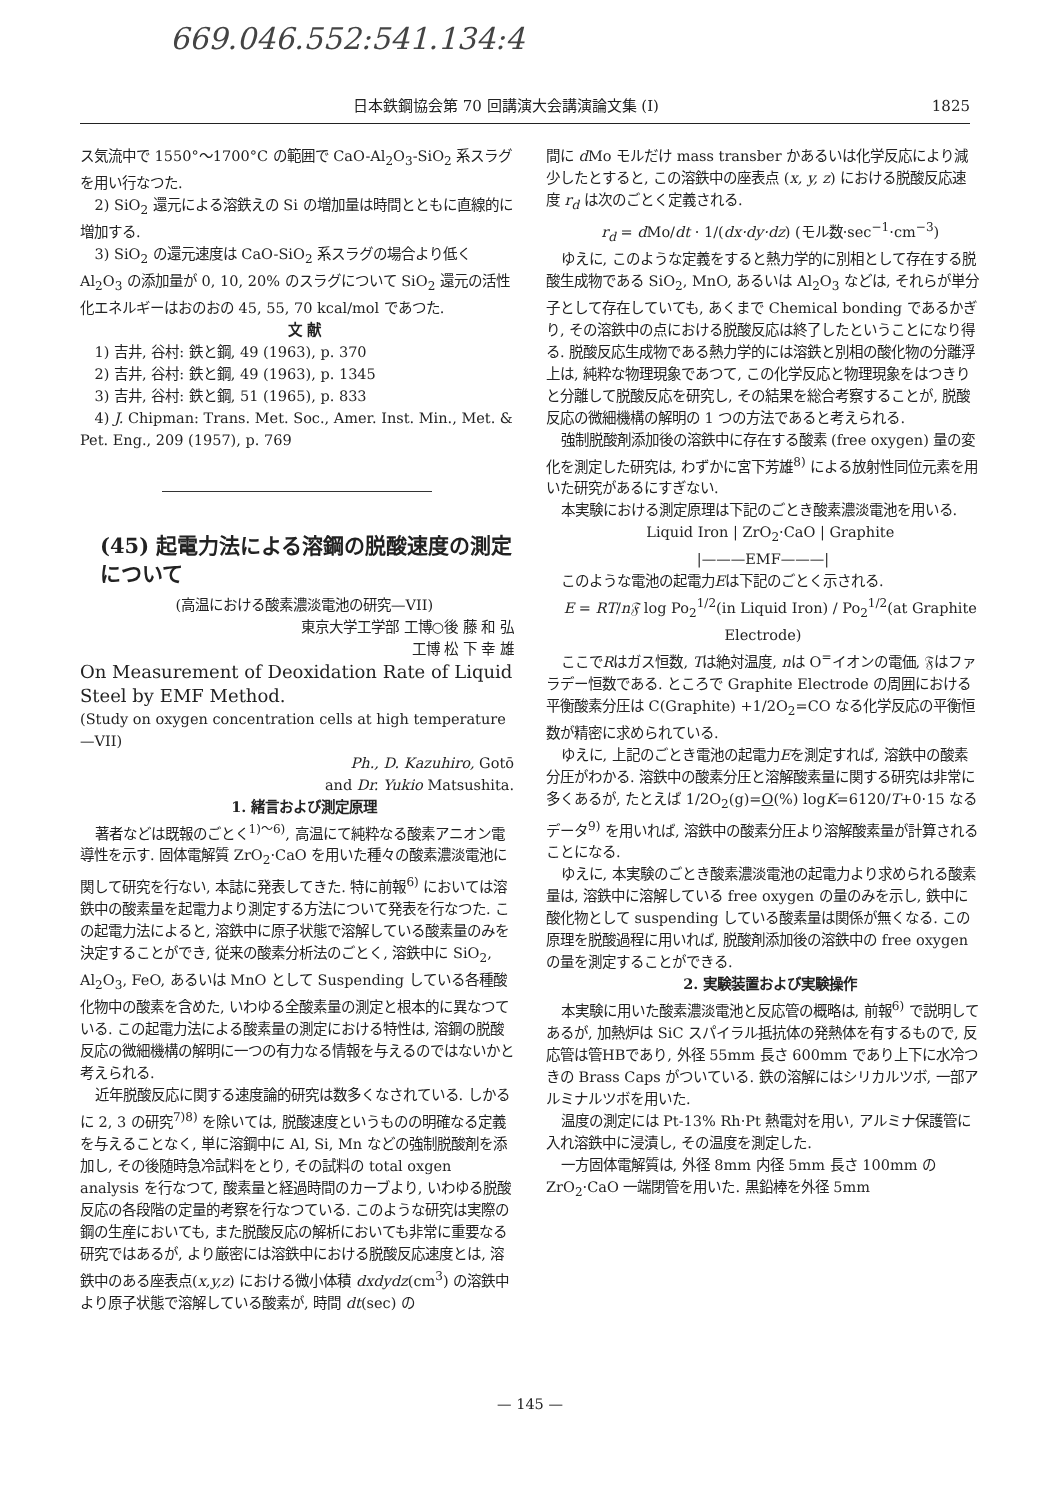669.046.552:541.134:4
日本鉄鋼協会第 70 回講演大会講演論文集 (I) 1825
ス気流中で 1550°〜1700°C の範囲で CaO-Al<sub>2</sub>O<sub>3</sub>-SiO<sub>2</sub> 系スラグを用い行なつた.
2) SiO<sub>2</sub> 還元による溶鉄えの Si の増加量は時間とともに直線的に増加する.
3) SiO<sub>2</sub> の還元速度は CaO-SiO<sub>2</sub> 系スラグの場合より低く Al<sub>2</sub>O<sub>3</sub> の添加量が 0, 10, 20% のスラグについて SiO<sub>2</sub> 還元の活性化エネルギーはおのおの 45, 55, 70 kcal/mol であつた.
文 献
1) 吉井, 谷村: 鉄と鋼, 49 (1963), p. 370
2) 吉井, 谷村: 鉄と鋼, 49 (1963), p. 1345
3) 吉井, 谷村: 鉄と鋼, 51 (1965), p. 833
4) J. Chipman: Trans. Met. Soc., Amer. Inst. Min., Met. & Pet. Eng., 209 (1957), p. 769
(45) 起電力法による溶鋼の脱酸速度の測定について
(高温における酸素濃淡電池の研究—VII)
東京大学工学部 工博○後 藤 和 弘
工博 松 下 幸 雄
On Measurement of Deoxidation Rate of Liquid Steel by EMF Method.
(Study on oxygen concentration cells at high temperature—VII)
Ph., D. Kazuhiro, Gotō
and Dr. Yukio Matsushita.
1. 緒言および測定原理
著者などは既報のごとく<sup>1)〜6)</sup>, 高温にて純粋なる酸素アニオン電導性を示す. 固体電解質 ZrO<sub>2</sub>·CaO を用いた種々の酸素濃淡電池に関して研究を行ない, 本誌に発表してきた. 特に前報<sup>6)</sup> においては溶鉄中の酸素量を起電力より測定する方法について発表を行なつた. この起電力法によると, 溶鉄中に原子状態で溶解している酸素量のみを決定することができ, 従来の酸素分析法のごとく, 溶鉄中に SiO<sub>2</sub>, Al<sub>2</sub>O<sub>3</sub>, FeO, あるいは MnO として Suspending している各種酸化物中の酸素を含めた, いわゆる全酸素量の測定と根本的に異なつている. この起電力法による酸素量の測定における特性は, 溶鋼の脱酸反応の微細機構の解明に一つの有力なる情報を与えるのではないかと考えられる.
近年脱酸反応に関する速度論的研究は数多くなされている. しかるに 2, 3 の研究<sup>7)8)</sup> を除いては, 脱酸速度というものの明確なる定義を与えることなく, 単に溶鋼中に Al, Si, Mn などの強制脱酸剤を添加し, その後随時急冷試料をとり, その試料の total oxgen analysis を行なつて, 酸素量と経過時間のカーブより, いわゆる脱酸反応の各段階の定量的考察を行なつている. このような研究は実際の鋼の生産においても, また脱酸反応の解析においても非常に重要なる研究ではあるが, より厳密には溶鉄中における脱酸反応速度とは, 溶鉄中のある座表点(x,y,z) における微小体積 dxdydz(cm<sup>3</sup>) の溶鉄中より原子状態で溶解している酸素が, 時間 dt(sec) の
間に d Mo モルだけ mass transber かあるいは化学反応により減少したとすると, この溶鉄中の座表点 (x, y, z) における脱酸反応速度 r<sub>d</sub> は次のごとく定義される.
r<sub>d</sub> = d Mo/dt · 1/(dx·dy·dz) (モル数·sec<sup>−1</sup>·cm<sup>−3</sup>)
ゆえに, このような定義をすると熱力学的に別相として存在する脱酸生成物である SiO<sub>2</sub>, MnO, あるいは Al<sub>2</sub>O<sub>3</sub> などは, それらが単分子として存在していても, あくまで Chemical bonding であるかぎり, その溶鉄中の点における脱酸反応は終了したということになり得る. 脱酸反応生成物である熱力学的には溶鉄と別相の酸化物の分離浮上は, 純粋な物理現象であつて, この化学反応と物理現象をはつきりと分離して脱酸反応を研究し, その結果を総合考察することが, 脱酸反応の微細機構の解明の 1 つの方法であると考えられる.
強制脱酸剤添加後の溶鉄中に存在する酸素 (free oxygen) 量の変化を測定した研究は, わずかに宮下芳雄<sup>8)</sup> による放射性同位元素を用いた研究があるにすぎない.
本実験における測定原理は下記のごとき酸素濃淡電池を用いる.
Liquid Iron | ZrO<sub>2</sub>·CaO | Graphite
|———EMF———|
このような電池の起電力Eは下記のごとく示される.
E = RT/n𝔉 log Po<sub>2</sub><sup>1/2</sup>(in Liquid Iron) / Po<sub>2</sub><sup>1/2</sup>(at Graphite Electrode)
ここでRはガス恒数, Tは絶対温度, nは O<sup>=</sup>イオンの電価, 𝔉はファラデー恒数である. ところで Graphite Electrode の周囲における平衡酸素分圧は C(Graphite) +1/2O<sub>2</sub>=CO なる化学反応の平衡恒数が精密に求められている.
ゆえに, 上記のごとき電池の起電力Eを測定すれば, 溶鉄中の酸素分圧がわかる. 溶鉄中の酸素分圧と溶解酸素量に関する研究は非常に多くあるが, たとえば 1/2O<sub>2</sub>(g)=O(%) logK=6120/T+0·15 なるデータ<sup>9)</sup> を用いれば, 溶鉄中の酸素分圧より溶解酸素量が計算されることになる.
ゆえに, 本実験のごとき酸素濃淡電池の起電力より求められる酸素量は, 溶鉄中に溶解している free oxygen の量のみを示し, 鉄中に酸化物として suspending している酸素量は関係が無くなる. この原理を脱酸過程に用いれば, 脱酸剤添加後の溶鉄中の free oxygen の量を測定することができる.
2. 実験装置および実験操作
本実験に用いた酸素濃淡電池と反応管の概略は, 前報<sup>6)</sup> で説明してあるが, 加熱炉は SiC スパイラル抵抗体の発熱体を有するもので, 反応管は管HBであり, 外径 55mm 長さ 600mm であり上下に水冷つきの Brass Caps がついている. 鉄の溶解にはシリカルツボ, 一部アルミナルツボを用いた.
温度の測定には Pt-13% Rh·Pt 熱電対を用い, アルミナ保護管に入れ溶鉄中に浸漬し, その温度を測定した.
一方固体電解質は, 外径 8mm 内径 5mm 長さ 100mm の ZrO<sub>2</sub>·CaO 一端閉管を用いた. 黒鉛棒を外径 5mm
— 145 —